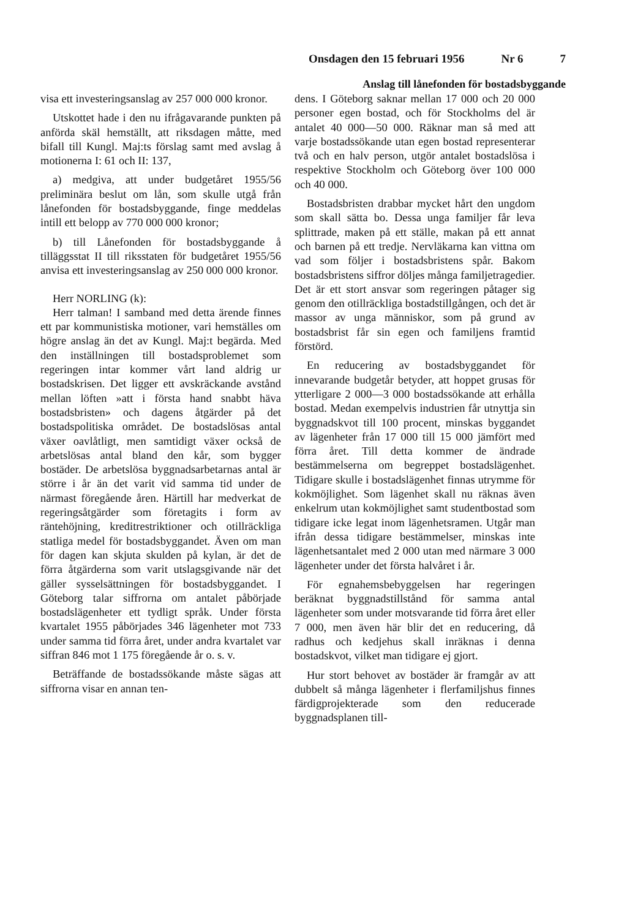Onsdagen den 15 februari 1956 Nr 6 7
Anslag till lånefonden för bostadsbyggande
visa ett investeringsanslag av 257 000 000 kronor.
Utskottet hade i den nu ifrågavarande punkten på anförda skäl hemställt, att riksdagen måtte, med bifall till Kungl. Maj:ts förslag samt med avslag å motionerna I: 61 och II: 137,
a) medgiva, att under budgetåret 1955/56 preliminära beslut om lån, som skulle utgå från lånefonden för bostadsbyggande, finge meddelas intill ett belopp av 770 000 000 kronor;
b) till Lånefonden för bostadsbyggande å tilläggsstat II till riksstaten för budgetåret 1955/56 anvisa ett investeringsanslag av 250 000 000 kronor.
Herr NORLING (k):
Herr talman! I samband med detta ärende finnes ett par kommunistiska motioner, vari hemställes om högre anslag än det av Kungl. Maj:t begärda. Med den inställningen till bostadsproblemet som regeringen intar kommer vårt land aldrig ur bostadskrisen. Det ligger ett avskräckande avstånd mellan löften »att i första hand snabbt häva bostadsbristen» och dagens åtgärder på det bostadspolitiska området. De bostadslösas antal växer oavlåtligt, men samtidigt växer också de arbetslösas antal bland den kår, som bygger bostäder. De arbetslösa byggnadsarbetarnas antal är större i år än det varit vid samma tid under de närmast föregående åren. Härtill har medverkat de regeringsåtgärder som företagits i form av räntehöjning, kreditrestriktioner och otillräckliga statliga medel för bostadsbyggandet. Även om man för dagen kan skjuta skulden på kylan, är det de förra åtgärderna som varit utslagsgivande när det gäller sysselsättningen för bostadsbyggandet. I Göteborg talar siffrorna om antalet påbörjade bostadslägenheter ett tydligt språk. Under första kvartalet 1955 påbörjades 346 lägenheter mot 733 under samma tid förra året, under andra kvartalet var siffran 846 mot 1 175 föregående år o. s. v.
Beträffande de bostadssökande måste sägas att siffrorna visar en annan ten-
dens. I Göteborg saknar mellan 17 000 och 20 000 personer egen bostad, och för Stockholms del är antalet 40 000—50 000. Räknar man så med att varje bostadssökande utan egen bostad representerar två och en halv person, utgör antalet bostadslösa i respektive Stockholm och Göteborg över 100 000 och 40 000.
Bostadsbristen drabbar mycket hårt den ungdom som skall sätta bo. Dessa unga familjer får leva splittrade, maken på ett ställe, makan på ett annat och barnen på ett tredje. Nervläkarna kan vittna om vad som följer i bostadsbristens spår. Bakom bostadsbristens siffror döljes många familjetragedier. Det är ett stort ansvar som regeringen påtager sig genom den otillräckliga bostadstillgången, och det är massor av unga människor, som på grund av bostadsbrist får sin egen och familjens framtid förstörd.
En reducering av bostadsbyggandet för innevarande budgetår betyder, att hoppet grusas för ytterligare 2 000—3 000 bostadssökande att erhålla bostad. Medan exempelvis industrien får utnyttja sin byggnadskvot till 100 procent, minskas byggandet av lägenheter från 17 000 till 15 000 jämfört med förra året. Till detta kommer de ändrade bestämmelserna om begreppet bostadslägenhet. Tidigare skulle i bostadslägenhet finnas utrymme för kokmöjlighet. Som lägenhet skall nu räknas även enkelrum utan kokmöjlighet samt studentbostad som tidigare icke legat inom lägenhetsramen. Utgår man ifrån dessa tidigare bestämmelser, minskas inte lägenhetsantalet med 2 000 utan med närmare 3 000 lägenheter under det första halvåret i år.
För egnahemsbebyggelsen har regeringen beräknat byggnadstillstånd för samma antal lägenheter som under motsvarande tid förra året eller 7 000, men även här blir det en reducering, då radhus och kedjehus skall inräknas i denna bostadskvot, vilket man tidigare ej gjort.
Hur stort behovet av bostäder är framgår av att dubbelt så många lägenheter i flerfamiljshus finnes färdigprojekterade som den reducerade byggnadsplanen till-